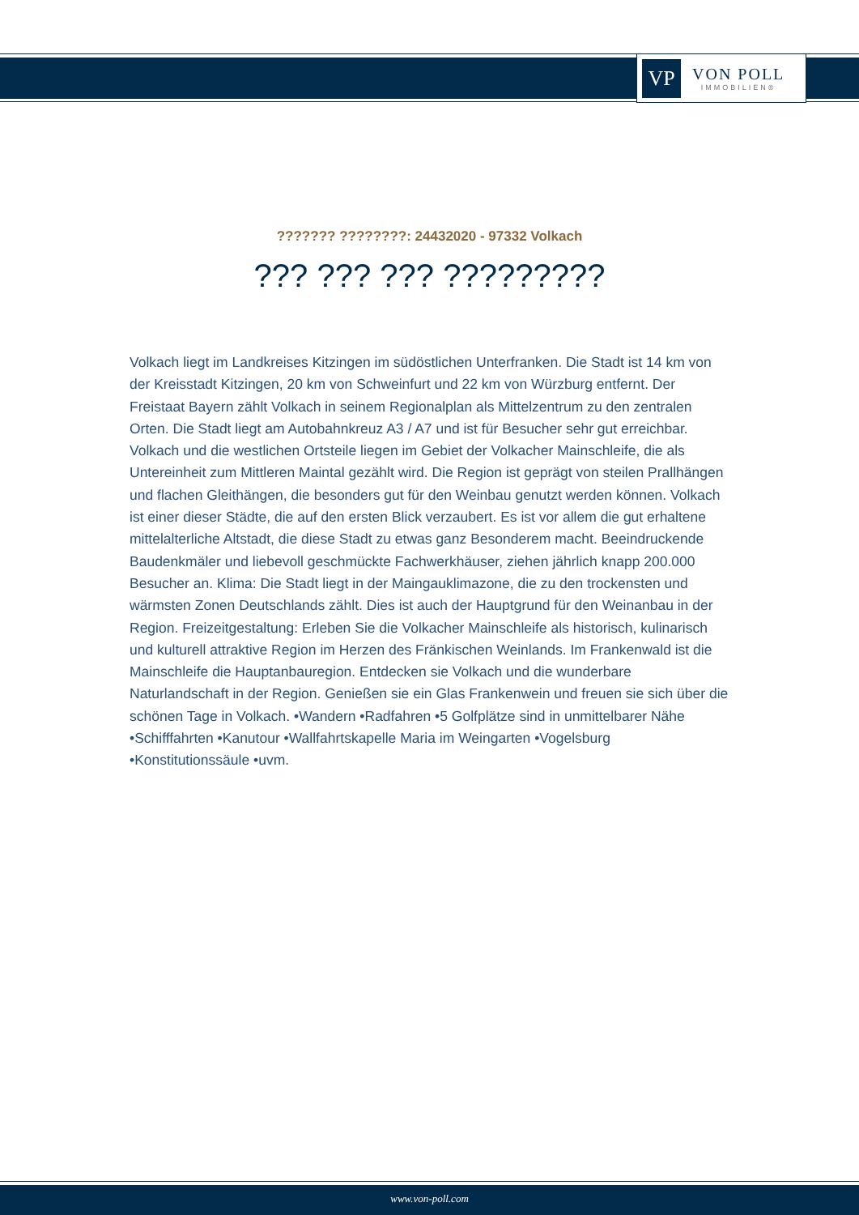VP
VON POLL
IMMOBILIEN®
??????? ????????: 24432020 - 97332 Volkach
??? ??? ??? ?????????
Volkach liegt im Landkreises Kitzingen im südöstlichen Unterfranken. Die Stadt ist 14 km von der Kreisstadt Kitzingen, 20 km von Schweinfurt und 22 km von Würzburg entfernt. Der Freistaat Bayern zählt Volkach in seinem Regionalplan als Mittelzentrum zu den zentralen Orten. Die Stadt liegt am Autobahnkreuz A3 / A7 und ist für Besucher sehr gut erreichbar. Volkach und die westlichen Ortsteile liegen im Gebiet der Volkacher Mainschleife, die als Untereinheit zum Mittleren Maintal gezählt wird. Die Region ist geprägt von steilen Prallhängen und flachen Gleithängen, die besonders gut für den Weinbau genutzt werden können. Volkach ist einer dieser Städte, die auf den ersten Blick verzaubert. Es ist vor allem die gut erhaltene mittelalterliche Altstadt, die diese Stadt zu etwas ganz Besonderem macht. Beeindruckende Baudenkmäler und liebevoll geschmückte Fachwerkhäuser, ziehen jährlich knapp 200.000 Besucher an. Klima: Die Stadt liegt in der Maingauklimazone, die zu den trockensten und wärmsten Zonen Deutschlands zählt. Dies ist auch der Hauptgrund für den Weinanbau in der Region. Freizeitgestaltung: Erleben Sie die Volkacher Mainschleife als historisch, kulinarisch und kulturell attraktive Region im Herzen des Fränkischen Weinlands. Im Frankenwald ist die Mainschleife die Hauptanbauregion. Entdecken sie Volkach und die wunderbare Naturlandschaft in der Region. Genießen sie ein Glas Frankenwein und freuen sie sich über die schönen Tage in Volkach. •Wandern •Radfahren •5 Golfplätze sind in unmittelbarer Nähe •Schifffahrten •Kanutour •Wallfahrtskapelle Maria im Weingarten •Vogelsburg •Konstitutionssäule •uvm.
www.von-poll.com